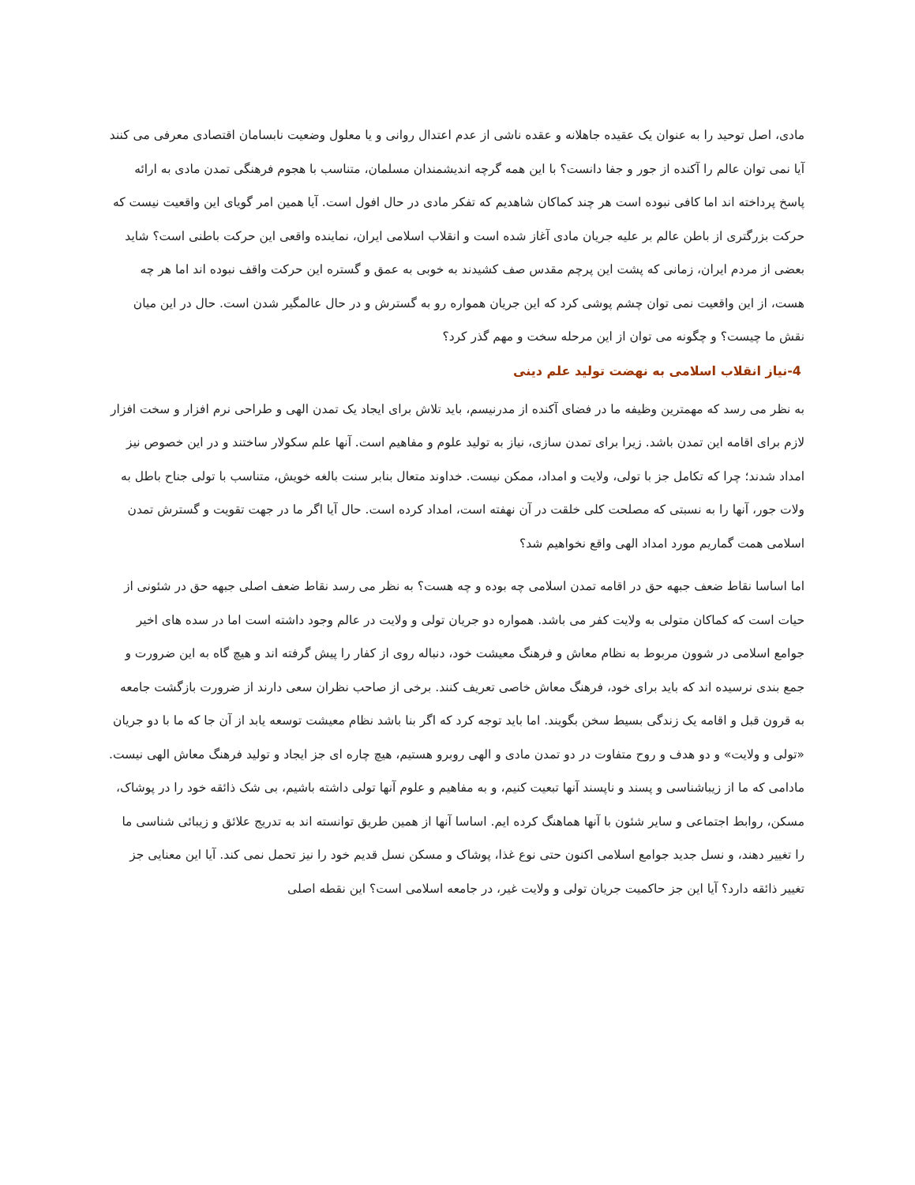مادی، اصل توحید را به عنوان یک عقیده جاهلانه و عقده ناشی از عدم اعتدال روانی و یا معلول وضعیت نابسامان اقتصادی معرفی می کنند آیا نمی توان عالم را آکنده از جور و جفا دانست؟ با این همه گرچه اندیشمندان مسلمان، متناسب با هجوم فرهنگی تمدن مادی به ارائه پاسخ پرداخته اند اما کافی نبوده است هر چند کماکان شاهدیم که تفکر مادی در حال افول است. آیا همین امر گویای این واقعیت نیست که حرکت بزرگتری از باطن عالم بر علیه جریان مادی آغاز شده است و انقلاب اسلامی ایران، نماینده واقعی این حرکت باطنی است؟ شاید بعضی از مردم ایران، زمانی که پشت این پرچم مقدس صف کشیدند به خوبی به عمق و گستره این حرکت واقف نبوده اند اما هر چه هست، از این واقعیت نمی توان چشم پوشی کرد که این جریان همواره رو به گسترش و در حال عالمگیر شدن است. حال در این میان نقش ما چیست؟ و چگونه می توان از این مرحله سخت و مهم گذر کرد؟
4-نیاز انقلاب اسلامی به نهضت تولید علم دینی
به نظر می رسد که مهمترین وظیفه ما در فضای آکنده از مدرنیسم، باید تلاش برای ایجاد یک تمدن الهی و طراحی نرم افزار و سخت افزار لازم برای اقامه این تمدن باشد. زیرا برای تمدن سازی، نیاز به تولید علوم و مفاهیم است. آنها علم سکولار ساختند و در این خصوص نیز امداد شدند؛ چرا که تکامل جز با تولی، ولایت و امداد، ممکن نیست. خداوند متعال بنابر سنت بالغه خویش، متناسب با تولی جناح باطل به ولات جور، آنها را به نسبتی که مصلحت کلی خلقت در آن نهفته است، امداد کرده است. حال آیا اگر ما در جهت تقویت و گسترش تمدن اسلامی همت گماریم مورد امداد الهی واقع نخواهیم شد؟
اما اساسا نقاط ضعف جبهه حق در اقامه تمدن اسلامی چه بوده و چه هست؟ به نظر می رسد نقاط ضعف اصلی جبهه حق در شئونی از حیات است که کماکان متولی به ولایت کفر می باشد. همواره دو جریان تولی و ولایت در عالم وجود داشته است اما در سده های اخیر جوامع اسلامی در شوون مربوط به نظام معاش و فرهنگ معیشت خود، دنباله روی از کفار را پیش گرفته اند و هیچ گاه به این ضرورت و جمع بندی نرسیده اند که باید برای خود، فرهنگ معاش خاصی تعریف کنند. برخی از صاحب نظران سعی دارند از ضرورت بازگشت جامعه به قرون قبل و اقامه یک زندگی بسیط سخن بگویند. اما باید توجه کرد که اگر بنا باشد نظام معیشت توسعه یابد از آن جا که ما با دو جریان «تولی و ولایت» و دو هدف و روح متفاوت در دو تمدن مادی و الهی روبرو هستیم، هیچ چاره ای جز ایجاد و تولید فرهنگ معاش الهی نیست. مادامی که ما از زیباشناسی و پسند و ناپسند آنها تبعیت کنیم، و به مفاهیم و علوم آنها تولی داشته باشیم، بی شک ذائقه خود را در پوشاک، مسکن، روابط اجتماعی و سایر شئون با آنها هماهنگ کرده ایم. اساسا آنها از همین طریق توانسته اند به تدریج علائق و زیبائی شناسی ما را تغییر دهند، و نسل جدید جوامع اسلامی اکنون حتی نوع غذا، پوشاک و مسکن نسل قدیم خود را نیز تحمل نمی کند. آیا این معنایی جز تغییر ذائقه دارد؟ آیا این جز حاکمیت جریان تولی و ولایت غیر، در جامعه اسلامی است؟ این نقطه اصلی